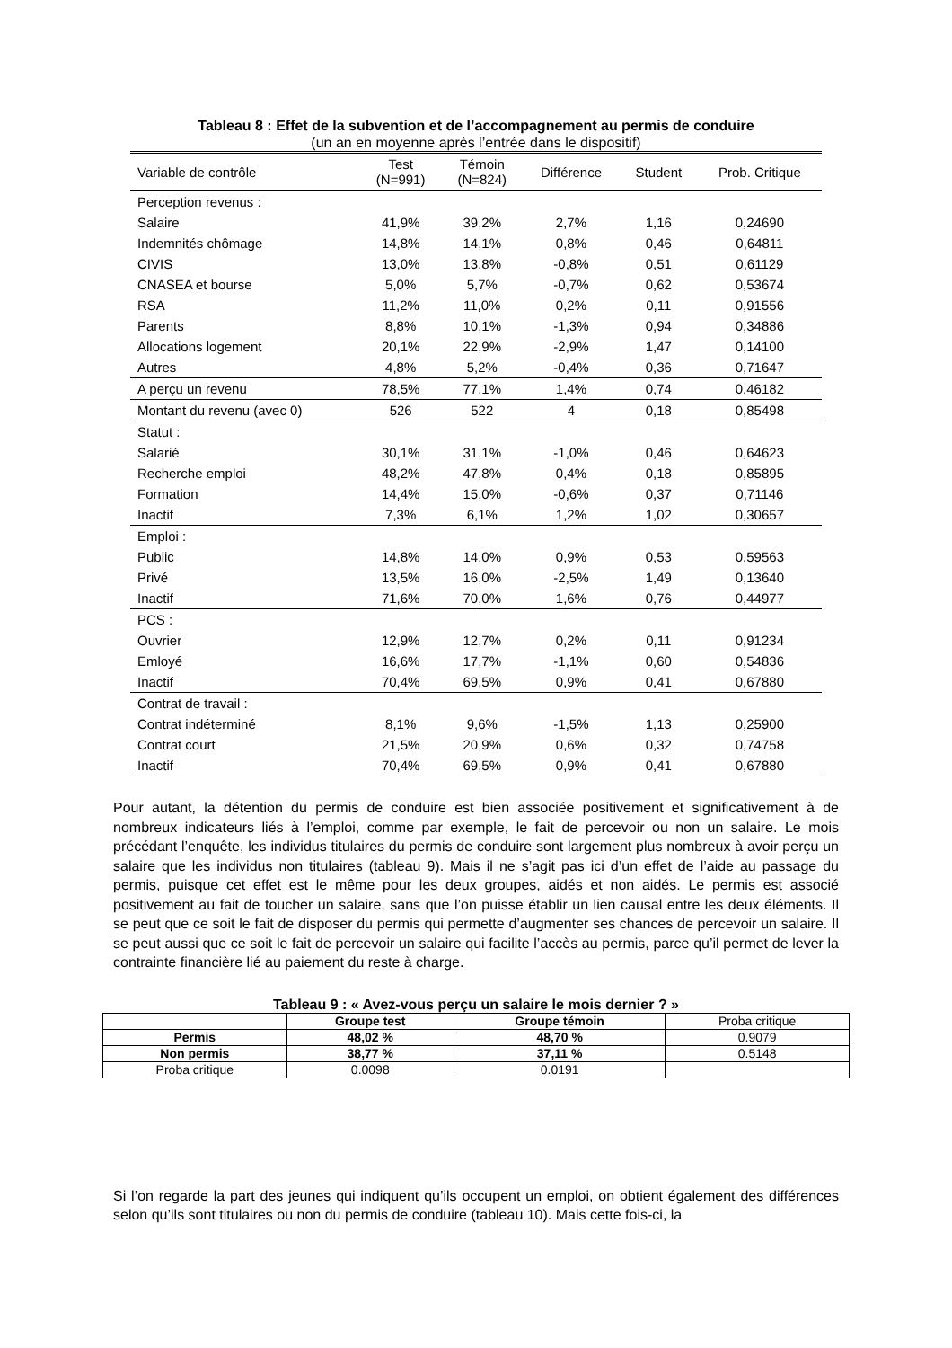Tableau 8 : Effet de la subvention et de l’accompagnement au permis de conduire
(un an en moyenne après l’entrée dans le dispositif)
| Variable de contrôle | Test (N=991) | Témoin (N=824) | Différence | Student | Prob. Critique |
| --- | --- | --- | --- | --- | --- |
| Perception revenus : | | | | | |
| Salaire | 41,9% | 39,2% | 2,7% | 1,16 | 0,24690 |
| Indemnités chômage | 14,8% | 14,1% | 0,8% | 0,46 | 0,64811 |
| CIVIS | 13,0% | 13,8% | -0,8% | 0,51 | 0,61129 |
| CNASEA et bourse | 5,0% | 5,7% | -0,7% | 0,62 | 0,53674 |
| RSA | 11,2% | 11,0% | 0,2% | 0,11 | 0,91556 |
| Parents | 8,8% | 10,1% | -1,3% | 0,94 | 0,34886 |
| Allocations logement | 20,1% | 22,9% | -2,9% | 1,47 | 0,14100 |
| Autres | 4,8% | 5,2% | -0,4% | 0,36 | 0,71647 |
| A perçu un revenu | 78,5% | 77,1% | 1,4% | 0,74 | 0,46182 |
| Montant du revenu (avec 0) | 526 | 522 | 4 | 0,18 | 0,85498 |
| Statut : | | | | | |
| Salarié | 30,1% | 31,1% | -1,0% | 0,46 | 0,64623 |
| Recherche emploi | 48,2% | 47,8% | 0,4% | 0,18 | 0,85895 |
| Formation | 14,4% | 15,0% | -0,6% | 0,37 | 0,71146 |
| Inactif | 7,3% | 6,1% | 1,2% | 1,02 | 0,30657 |
| Emploi : | | | | | |
| Public | 14,8% | 14,0% | 0,9% | 0,53 | 0,59563 |
| Privé | 13,5% | 16,0% | -2,5% | 1,49 | 0,13640 |
| Inactif | 71,6% | 70,0% | 1,6% | 0,76 | 0,44977 |
| PCS : | | | | | |
| Ouvrier | 12,9% | 12,7% | 0,2% | 0,11 | 0,91234 |
| Emloyé | 16,6% | 17,7% | -1,1% | 0,60 | 0,54836 |
| Inactif | 70,4% | 69,5% | 0,9% | 0,41 | 0,67880 |
| Contrat de travail : | | | | | |
| Contrat indéterminé | 8,1% | 9,6% | -1,5% | 1,13 | 0,25900 |
| Contrat court | 21,5% | 20,9% | 0,6% | 0,32 | 0,74758 |
| Inactif | 70,4% | 69,5% | 0,9% | 0,41 | 0,67880 |
Pour autant, la détention du permis de conduire est bien associée positivement et significativement à de nombreux indicateurs liés à l’emploi, comme par exemple, le fait de percevoir ou non un salaire. Le mois précédant l’enquête, les individus titulaires du permis de conduire sont largement plus nombreux à avoir perçu un salaire que les individus non titulaires (tableau 9). Mais il ne s’agit pas ici d’un effet de l’aide au passage du permis, puisque cet effet est le même pour les deux groupes, aidés et non aidés. Le permis est associé positivement au fait de toucher un salaire, sans que l’on puisse établir un lien causal entre les deux éléments. Il se peut que ce soit le fait de disposer du permis qui permette d’augmenter ses chances de percevoir un salaire. Il se peut aussi que ce soit le fait de percevoir un salaire qui facilite l’accès au permis, parce qu’il permet de lever la contrainte financière lié au paiement du reste à charge.
Tableau 9 : « Avez-vous perçu un salaire le mois dernier ? »
| | Groupe test | Groupe témoin | Proba critique |
| Permis | 48,02 % | 48,70 % | 0.9079 |
| Non permis | 38,77 % | 37,11 % | 0.5148 |
| Proba critique | 0.0098 | 0.0191 | |
Si l’on regarde la part des jeunes qui indiquent qu’ils occupent un emploi, on obtient également des différences selon qu’ils sont titulaires ou non du permis de conduire (tableau 10). Mais cette fois-ci, la